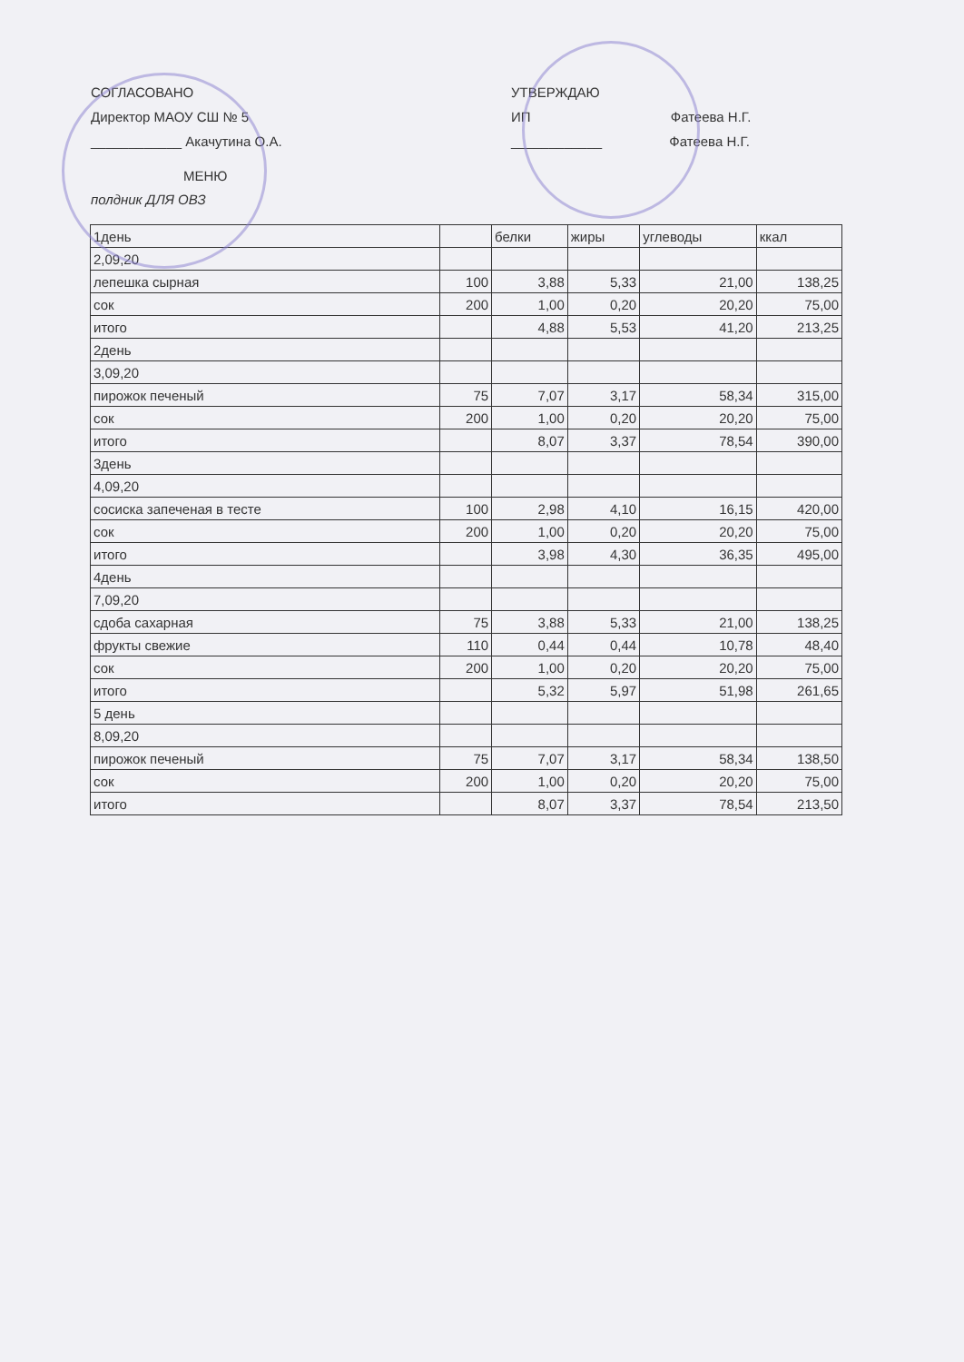СОГЛАСОВАНО
Директор МАОУ СШ № 5
____________ Акачутина О.А.
УТВЕРЖДАЮ
ИП Фатеева Н.Г.
____________ Фатеева Н.Г.
МЕНЮ
полдник ДЛЯ ОВЗ
| 1день | | белки | жиры | углеводы | ккал |
| 2,09,20 | | | | | |
| лепешка сырная | 100 | 3,88 | 5,33 | 21,00 | 138,25 |
| сок | 200 | 1,00 | 0,20 | 20,20 | 75,00 |
| итого | | 4,88 | 5,53 | 41,20 | 213,25 |
| 2день | | | | | |
| 3,09,20 | | | | | |
| пирожок печеный | 75 | 7,07 | 3,17 | 58,34 | 315,00 |
| сок | 200 | 1,00 | 0,20 | 20,20 | 75,00 |
| итого | | 8,07 | 3,37 | 78,54 | 390,00 |
| 3день | | | | | |
| 4,09,20 | | | | | |
| сосиска запеченая в тесте | 100 | 2,98 | 4,10 | 16,15 | 420,00 |
| сок | 200 | 1,00 | 0,20 | 20,20 | 75,00 |
| итого | | 3,98 | 4,30 | 36,35 | 495,00 |
| 4день | | | | | |
| 7,09,20 | | | | | |
| сдоба сахарная | 75 | 3,88 | 5,33 | 21,00 | 138,25 |
| фрукты свежие | 110 | 0,44 | 0,44 | 10,78 | 48,40 |
| сок | 200 | 1,00 | 0,20 | 20,20 | 75,00 |
| итого | | 5,32 | 5,97 | 51,98 | 261,65 |
| 5 день | | | | | |
| 8,09,20 | | | | | |
| пирожок печеный | 75 | 7,07 | 3,17 | 58,34 | 138,50 |
| сок | 200 | 1,00 | 0,20 | 20,20 | 75,00 |
| итого | | 8,07 | 3,37 | 78,54 | 213,50 |